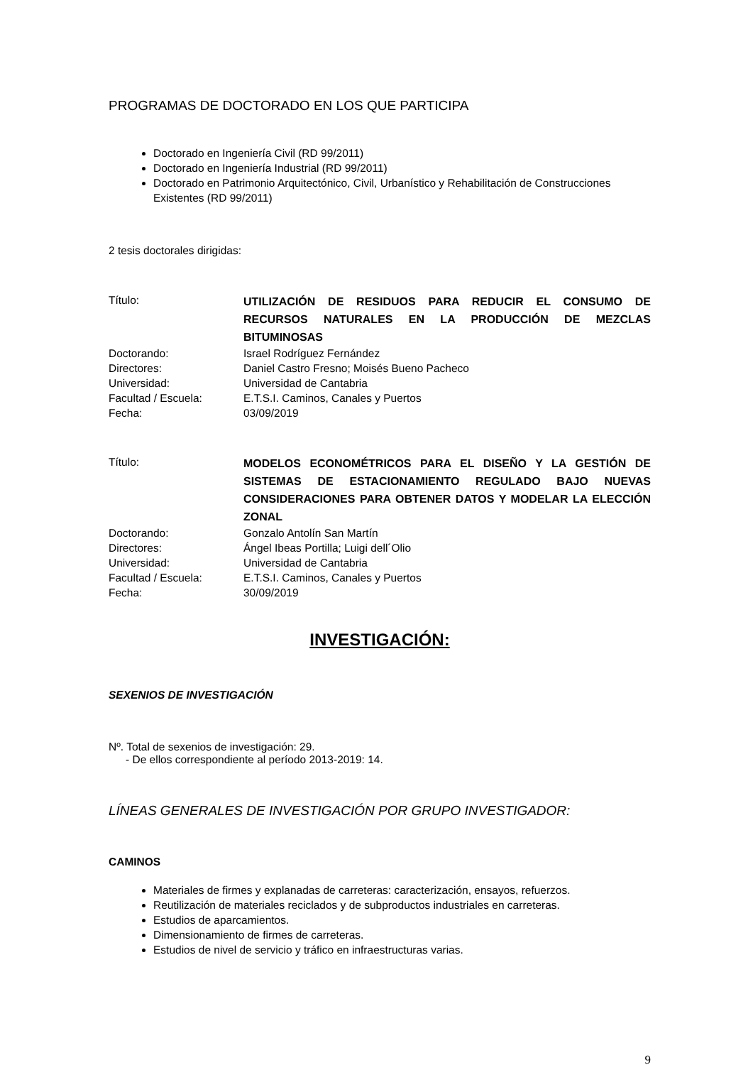PROGRAMAS DE DOCTORADO EN LOS QUE PARTICIPA
Doctorado en Ingeniería Civil (RD 99/2011)
Doctorado en Ingeniería Industrial (RD 99/2011)
Doctorado en Patrimonio Arquitectónico, Civil, Urbanístico y Rehabilitación de Construcciones Existentes (RD 99/2011)
2 tesis doctorales dirigidas:
| Título: | UTILIZACIÓN DE RESIDUOS PARA REDUCIR EL CONSUMO DE RECURSOS NATURALES EN LA PRODUCCIÓN DE MEZCLAS BITUMINOSAS |
| Doctorando: | Israel Rodríguez Fernández |
| Directores: | Daniel Castro Fresno; Moisés Bueno Pacheco |
| Universidad: | Universidad de Cantabria |
| Facultad / Escuela: | E.T.S.I. Caminos, Canales y Puertos |
| Fecha: | 03/09/2019 |
| Título: | MODELOS ECONOMÉTRICOS PARA EL DISEÑO Y LA GESTIÓN DE SISTEMAS DE ESTACIONAMIENTO REGULADO BAJO NUEVAS CONSIDERACIONES PARA OBTENER DATOS Y MODELAR LA ELECCIÓN ZONAL |
| Doctorando: | Gonzalo Antolín San Martín |
| Directores: | Ángel Ibeas Portilla; Luigi dell´Olio |
| Universidad: | Universidad de Cantabria |
| Facultad / Escuela: | E.T.S.I. Caminos, Canales y Puertos |
| Fecha: | 30/09/2019 |
INVESTIGACIÓN:
SEXENIOS DE INVESTIGACIÓN
Nº. Total de sexenios de investigación: 29.
- De ellos correspondiente al período 2013-2019: 14.
LÍNEAS GENERALES DE INVESTIGACIÓN POR GRUPO INVESTIGADOR:
CAMINOS
Materiales de firmes y explanadas de carreteras: caracterización, ensayos, refuerzos.
Reutilización de materiales reciclados y de subproductos industriales en carreteras.
Estudios de aparcamientos.
Dimensionamiento de firmes de carreteras.
Estudios de nivel de servicio y tráfico en infraestructuras varias.
9